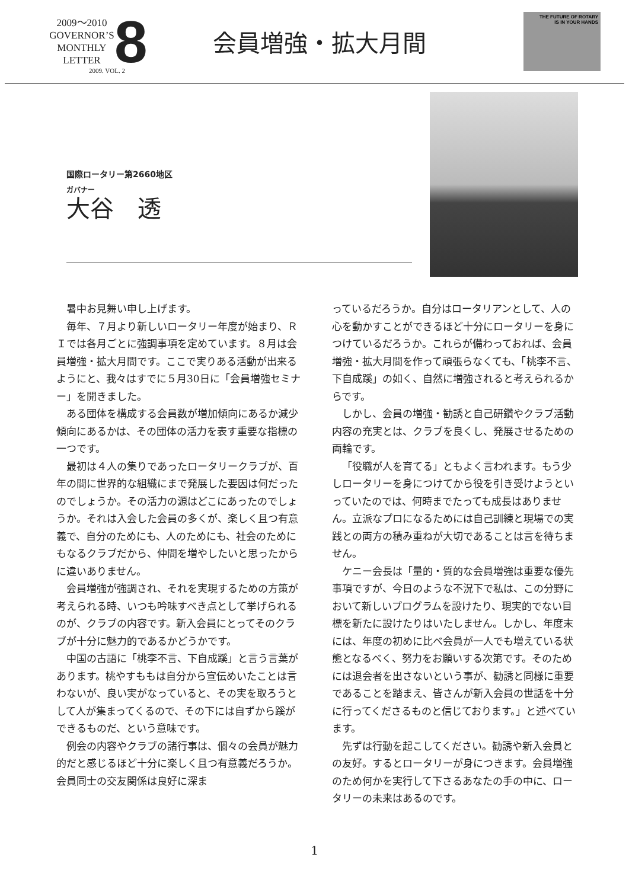2009～2010
GOVERNOR’S
MONTHLY
LETTER
8
2009. VOL. 2
会員増強・拡大月間
THE FUTURE OF ROTARY
IS IN YOUR HANDS
国際ロータリー第2660地区
ガバナー
大谷　透
暑中お見舞い申し上げます。
毎年、７月より新しいロータリー年度が始まり、ＲＩでは各月ごとに強調事項を定めています。８月は会員増強・拡大月間です。ここで実りある活動が出来るようにと、我々はすでに５月30日に「会員増強セミナー」を開きました。
ある団体を構成する会員数が増加傾向にあるか減少傾向にあるかは、その団体の活力を表す重要な指標の一つです。
最初は４人の集りであったロータリークラブが、百年の間に世界的な組織にまで発展した要因は何だったのでしょうか。その活力の源はどこにあったのでしょうか。それは入会した会員の多くが、楽しく且つ有意義で、自分のためにも、人のためにも、社会のためにもなるクラブだから、仲間を増やしたいと思ったからに違いありません。
会員増強が強調され、それを実現するための方策が考えられる時、いつも吟味すべき点として挙げられるのが、クラブの内容です。新入会員にとってそのクラブが十分に魅力的であるかどうかです。
中国の古語に「桃李不言、下自成蹊」と言う言葉があります。桃やすももは自分から宣伝めいたことは言わないが、良い実がなっていると、その実を取ろうとして人が集まってくるので、その下には自ずから蹊ができるものだ、という意味です。
例会の内容やクラブの諸行事は、個々の会員が魅力的だと感じるほど十分に楽しく且つ有意義だろうか。会員同士の交友関係は良好に深ま
っているだろうか。自分はロータリアンとして、人の心を動かすことができるほど十分にロータリーを身につけているだろうか。これらが備わっておれば、会員増強・拡大月間を作って頑張らなくても、「桃李不言、下自成蹊」の如く、自然に増強されると考えられるからです。
しかし、会員の増強・勧誘と自己研鑽やクラブ活動内容の充実とは、クラブを良くし、発展させるための両輪です。
「役職が人を育てる」ともよく言われます。もう少しロータリーを身につけてから役を引き受けようといっていたのでは、何時までたっても成長はありません。立派なプロになるためには自己訓練と現場での実践との両方の積み重ねが大切であることは言を待ちません。
ケニー会長は「量的・質的な会員増強は重要な優先事項ですが、今日のような不況下で私は、この分野において新しいプログラムを設けたり、現実的でない目標を新たに設けたりはいたしません。しかし、年度末には、年度の初めに比べ会員が一人でも増えている状態となるべく、努力をお願いする次第です。そのためには退会者を出さないという事が、勧誘と同様に重要であることを踏まえ、皆さんが新入会員の世話を十分に行ってくださるものと信じております。」と述べています。
先ずは行動を起こしてください。勧誘や新入会員との友好。するとロータリーが身につきます。会員増強のため何かを実行して下さるあなたの手の中に、ロータリーの未来はあるのです。
1